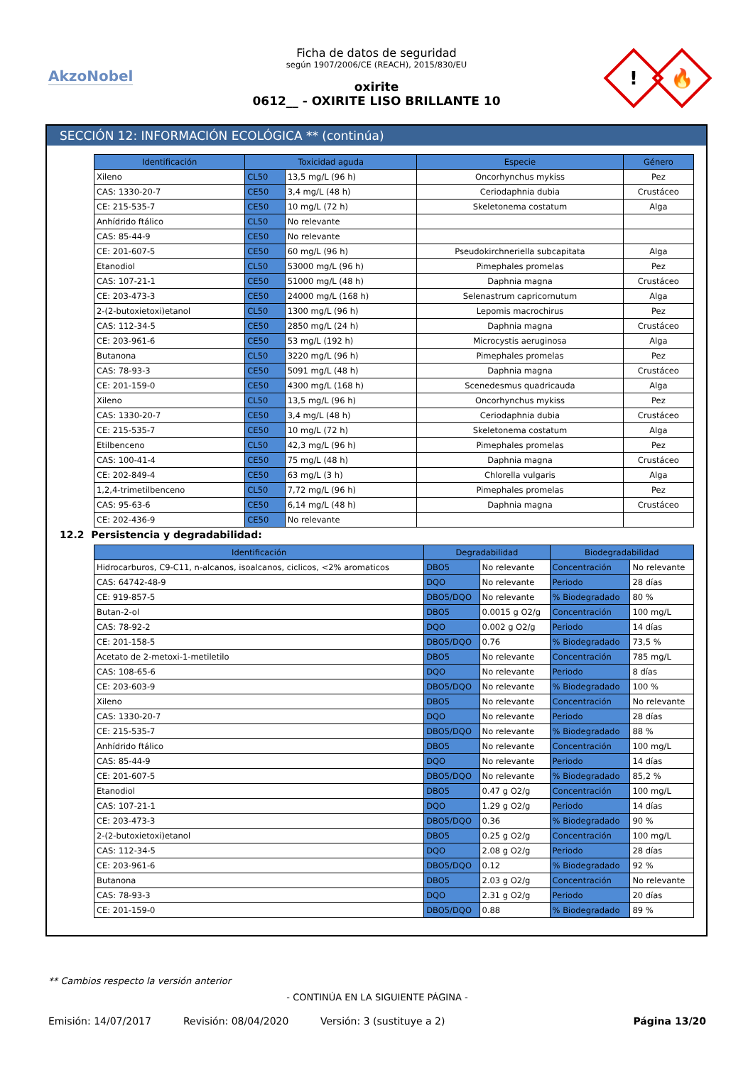AkzoNobel
Ficha de datos de seguridad
según 1907/2006/CE (REACH), 2015/830/EU
oxirite
0612__ - OXIRITE LISO BRILLANTE 10
!
🔥
SECCIÓN 12: INFORMACIÓN ECOLÓGICA ** (continúa)
| Identificación | Toxicidad aguda | | Especie | Género |
| --- | --- | --- | --- | --- |
| Xileno | CL50 | 13,5 mg/L (96 h) | Oncorhynchus mykiss | Pez |
| CAS: 1330-20-7 | CE50 | 3,4 mg/L (48 h) | Ceriodaphnia dubia | Crustáceo |
| CE: 215-535-7 | CE50 | 10 mg/L (72 h) | Skeletonema costatum | Alga |
| Anhídrido ftálico | CL50 | No relevante | | |
| CAS: 85-44-9 | CE50 | No relevante | | |
| CE: 201-607-5 | CE50 | 60 mg/L (96 h) | Pseudokirchneriella subcapitata | Alga |
| Etanodiol | CL50 | 53000 mg/L (96 h) | Pimephales promelas | Pez |
| CAS: 107-21-1 | CE50 | 51000 mg/L (48 h) | Daphnia magna | Crustáceo |
| CE: 203-473-3 | CE50 | 24000 mg/L (168 h) | Selenastrum capricornutum | Alga |
| 2-(2-butoxietoxi)etanol | CL50 | 1300 mg/L (96 h) | Lepomis macrochirus | Pez |
| CAS: 112-34-5 | CE50 | 2850 mg/L (24 h) | Daphnia magna | Crustáceo |
| CE: 203-961-6 | CE50 | 53 mg/L (192 h) | Microcystis aeruginosa | Alga |
| Butanona | CL50 | 3220 mg/L (96 h) | Pimephales promelas | Pez |
| CAS: 78-93-3 | CE50 | 5091 mg/L (48 h) | Daphnia magna | Crustáceo |
| CE: 201-159-0 | CE50 | 4300 mg/L (168 h) | Scenedesmus quadricauda | Alga |
| Xileno | CL50 | 13,5 mg/L (96 h) | Oncorhynchus mykiss | Pez |
| CAS: 1330-20-7 | CE50 | 3,4 mg/L (48 h) | Ceriodaphnia dubia | Crustáceo |
| CE: 215-535-7 | CE50 | 10 mg/L (72 h) | Skeletonema costatum | Alga |
| Etilbenceno | CL50 | 42,3 mg/L (96 h) | Pimephales promelas | Pez |
| CAS: 100-41-4 | CE50 | 75 mg/L (48 h) | Daphnia magna | Crustáceo |
| CE: 202-849-4 | CE50 | 63 mg/L (3 h) | Chlorella vulgaris | Alga |
| 1,2,4-trimetilbenceno | CL50 | 7,72 mg/L (96 h) | Pimephales promelas | Pez |
| CAS: 95-63-6 | CE50 | 6,14 mg/L (48 h) | Daphnia magna | Crustáceo |
| CE: 202-436-9 | CE50 | No relevante | | |
12.2 Persistencia y degradabilidad:
| Identificación | Degradabilidad | | Biodegradabilidad | |
| --- | --- | --- | --- | --- |
| Hidrocarburos, C9-C11, n-alcanos, isoalcanos, ciclicos, <2% aromaticos | DBO5 | No relevante | Concentración | No relevante |
| CAS: 64742-48-9 | DQO | No relevante | Periodo | 28 días |
| CE: 919-857-5 | DBO5/DQO | No relevante | % Biodegradado | 80 % |
| Butan-2-ol | DBO5 | 0.0015 g O2/g | Concentración | 100 mg/L |
| CAS: 78-92-2 | DQO | 0.002 g O2/g | Periodo | 14 días |
| CE: 201-158-5 | DBO5/DQO | 0.76 | % Biodegradado | 73,5 % |
| Acetato de 2-metoxi-1-metiletilo | DBO5 | No relevante | Concentración | 785 mg/L |
| CAS: 108-65-6 | DQO | No relevante | Periodo | 8 días |
| CE: 203-603-9 | DBO5/DQO | No relevante | % Biodegradado | 100 % |
| Xileno | DBO5 | No relevante | Concentración | No relevante |
| CAS: 1330-20-7 | DQO | No relevante | Periodo | 28 días |
| CE: 215-535-7 | DBO5/DQO | No relevante | % Biodegradado | 88 % |
| Anhídrido ftálico | DBO5 | No relevante | Concentración | 100 mg/L |
| CAS: 85-44-9 | DQO | No relevante | Periodo | 14 días |
| CE: 201-607-5 | DBO5/DQO | No relevante | % Biodegradado | 85,2 % |
| Etanodiol | DBO5 | 0.47 g O2/g | Concentración | 100 mg/L |
| CAS: 107-21-1 | DQO | 1.29 g O2/g | Periodo | 14 días |
| CE: 203-473-3 | DBO5/DQO | 0.36 | % Biodegradado | 90 % |
| 2-(2-butoxietoxi)etanol | DBO5 | 0.25 g O2/g | Concentración | 100 mg/L |
| CAS: 112-34-5 | DQO | 2.08 g O2/g | Periodo | 28 días |
| CE: 203-961-6 | DBO5/DQO | 0.12 | % Biodegradado | 92 % |
| Butanona | DBO5 | 2.03 g O2/g | Concentración | No relevante |
| CAS: 78-93-3 | DQO | 2.31 g O2/g | Periodo | 20 días |
| CE: 201-159-0 | DBO5/DQO | 0.88 | % Biodegradado | 89 % |
** Cambios respecto la versión anterior
- CONTINÚA EN LA SIGUIENTE PÁGINA -
Emisión: 14/07/2017 Revisión: 08/04/2020 Versión: 3 (sustituye a 2) Página 13/20